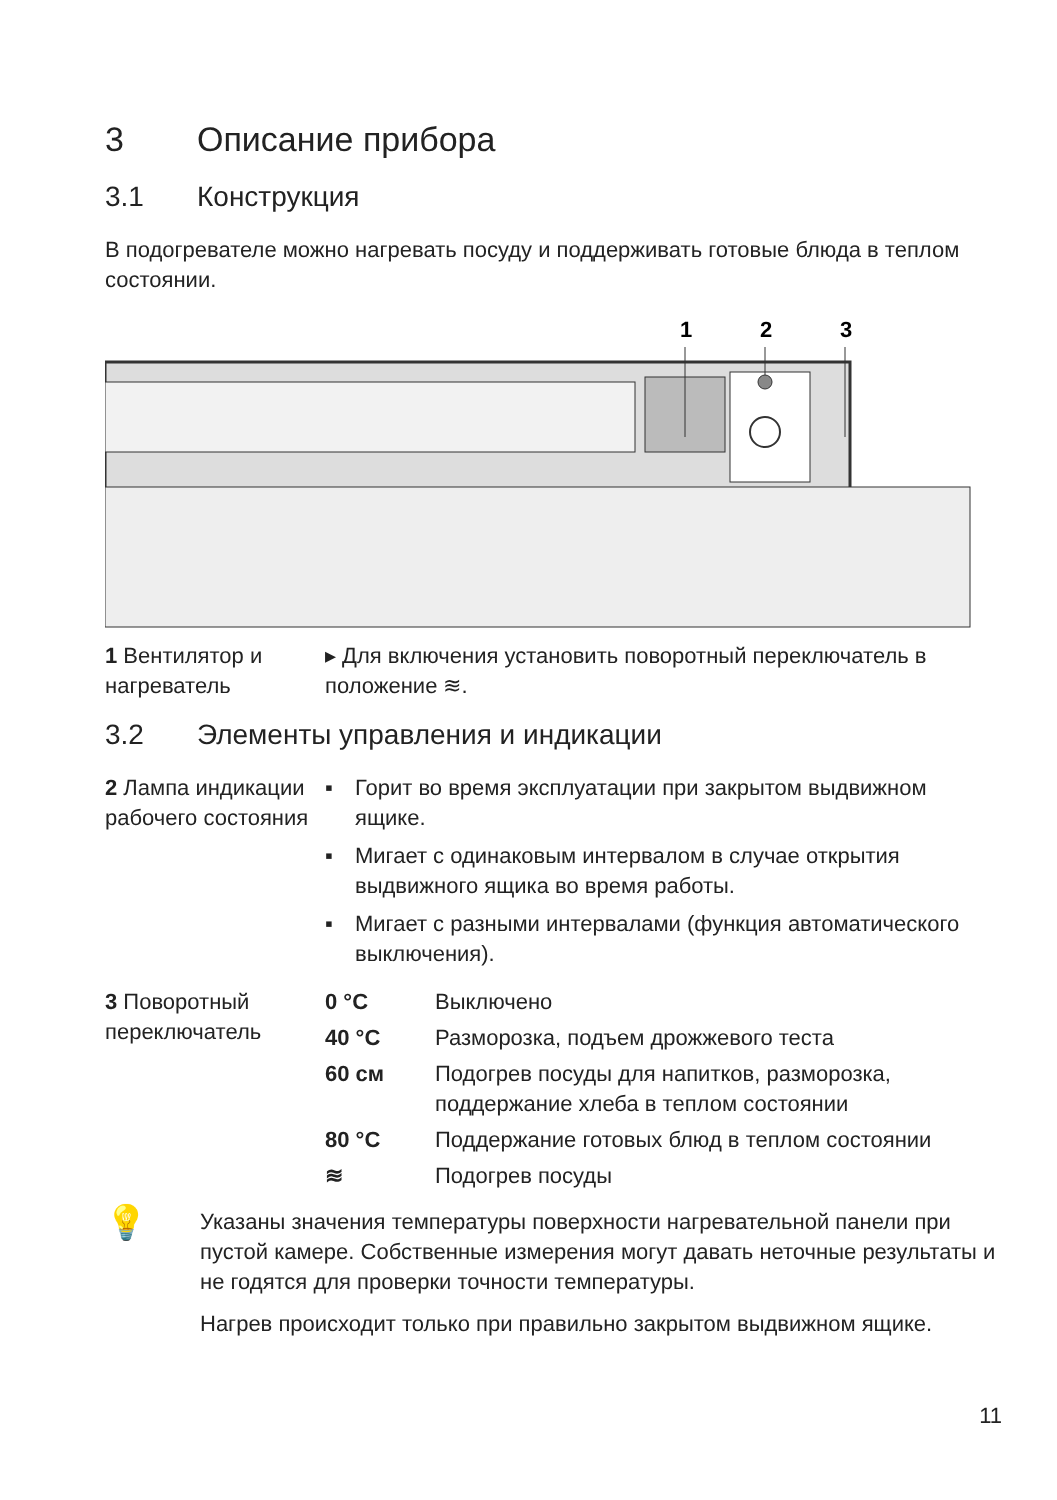3 Описание прибора
3.1 Конструкция
В подогревателе можно нагревать посуду и поддерживать готовые блюда в теплом состоянии.
1
2
3
1 Вентилятор и нагреватель
▸ Для включения установить поворотный переключатель в положение ≋.
3.2 Элементы управления и индикации
2 Лампа индикации рабочего состояния
▪ Горит во время эксплуатации при закрытом выдвижном ящике.
▪ Мигает с одинаковым интервалом в случае открытия выдвижного ящика во время работы.
▪ Мигает с разными интервалами (функция автоматического выключения).
3 Поворотный переключатель
0 °C Выключено
40 °C Разморозка, подъем дрожжевого теста
60 см Подогрев посуды для напитков, разморозка, поддержание хлеба в теплом состоянии
80 °C Поддержание готовых блюд в теплом состоянии
≋ Подогрев посуды
💡
Указаны значения температуры поверхности нагревательной панели при пустой камере. Собственные измерения могут давать неточные результаты и не годятся для проверки точности температуры.
Нагрев происходит только при правильно закрытом выдвижном ящике.
11